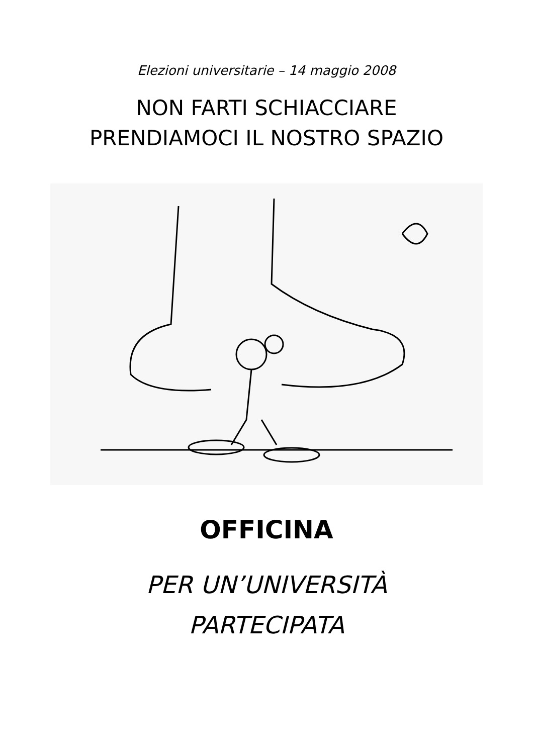Elezioni universitarie – 14 maggio 2008
NON FARTI SCHIACCIARE
PRENDIAMOCI IL NOSTRO SPAZIO
OFFICINA
PER UN’UNIVERSITÀ
PARTECIPATA